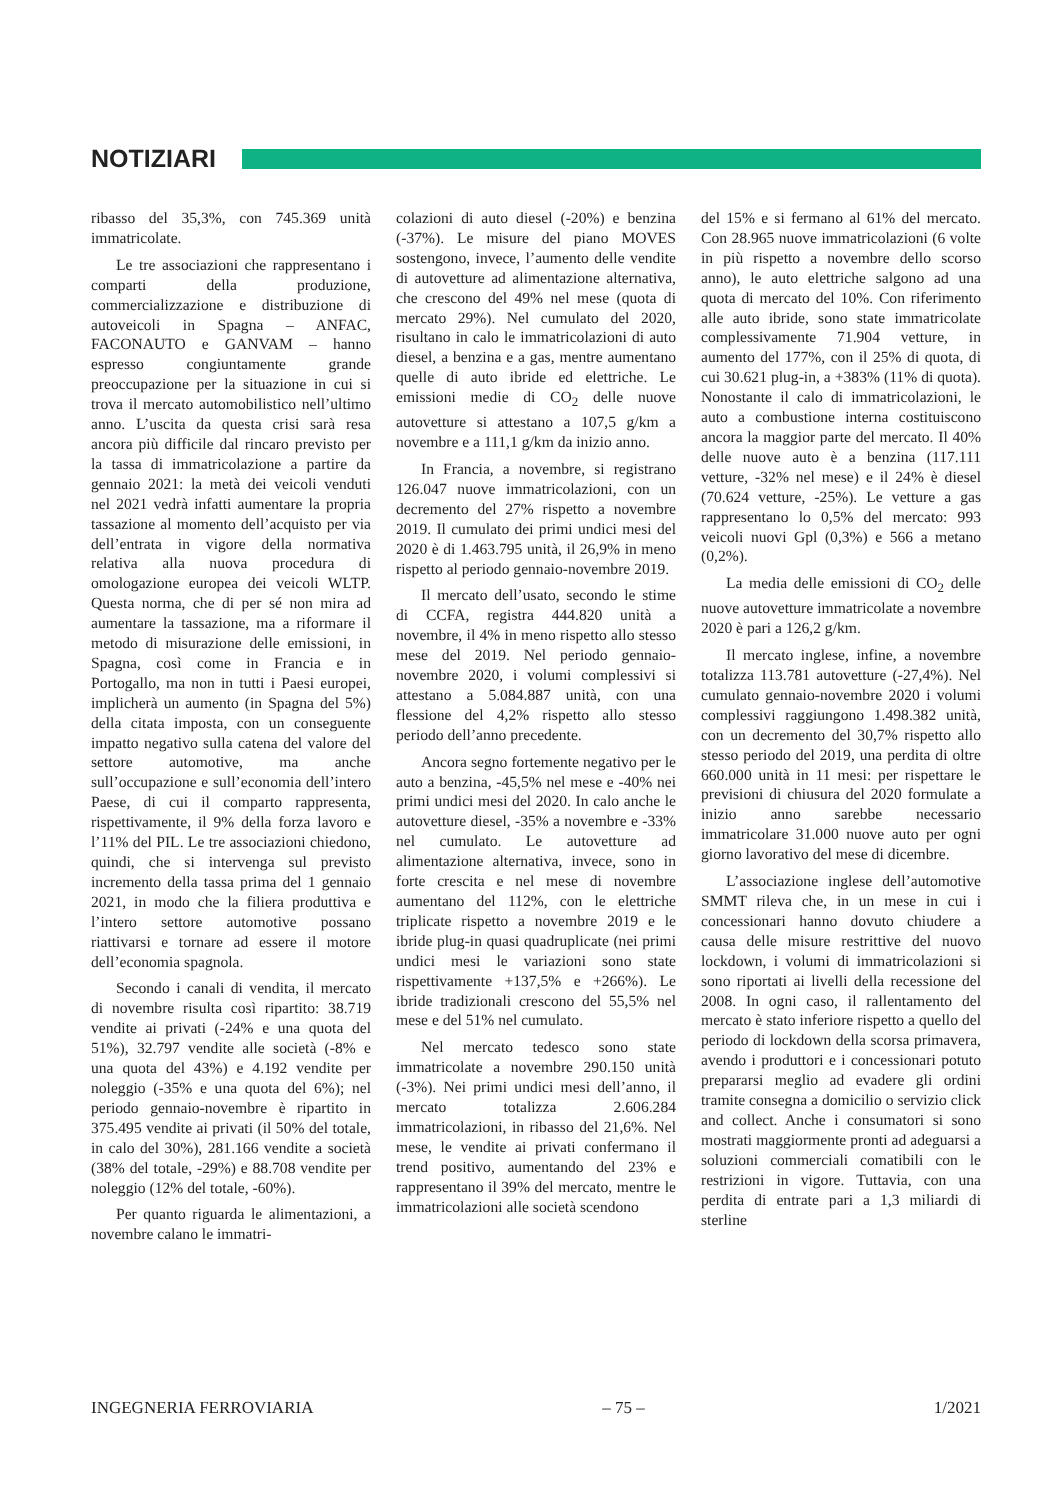NOTIZIARI
ribasso del 35,3%, con 745.369 unità immatricolate.
Le tre associazioni che rappresentano i comparti della produzione, commercializzazione e distribuzione di autoveicoli in Spagna – ANFAC, FACONAUTO e GANVAM – hanno espresso congiuntamente grande preoccupazione per la situazione in cui si trova il mercato automobilistico nell’ultimo anno. L’uscita da questa crisi sarà resa ancora più difficile dal rincaro previsto per la tassa di immatricolazione a partire da gennaio 2021: la metà dei veicoli venduti nel 2021 vedrà infatti aumentare la propria tassazione al momento dell’acquisto per via dell’entrata in vigore della normativa relativa alla nuova procedura di omologazione europea dei veicoli WLTP. Questa norma, che di per sé non mira ad aumentare la tassazione, ma a riformare il metodo di misurazione delle emissioni, in Spagna, così come in Francia e in Portogallo, ma non in tutti i Paesi europei, implicherà un aumento (in Spagna del 5%) della citata imposta, con un conseguente impatto negativo sulla catena del valore del settore automotive, ma anche sull’occupazione e sull’economia dell’intero Paese, di cui il comparto rappresenta, rispettivamente, il 9% della forza lavoro e l’11% del PIL. Le tre associazioni chiedono, quindi, che si intervenga sul previsto incremento della tassa prima del 1 gennaio 2021, in modo che la filiera produttiva e l’intero settore automotive possano riattivarsi e tornare ad essere il motore dell’economia spagnola.
Secondo i canali di vendita, il mercato di novembre risulta così ripartito: 38.719 vendite ai privati (-24% e una quota del 51%), 32.797 vendite alle società (-8% e una quota del 43%) e 4.192 vendite per noleggio (-35% e una quota del 6%); nel periodo gennaio-novembre è ripartito in 375.495 vendite ai privati (il 50% del totale, in calo del 30%), 281.166 vendite a società (38% del totale, -29%) e 88.708 vendite per noleggio (12% del totale, -60%).
Per quanto riguarda le alimentazioni, a novembre calano le immatri-
colazioni di auto diesel (-20%) e benzina (-37%). Le misure del piano MOVES sostengono, invece, l’aumento delle vendite di autovetture ad alimentazione alternativa, che crescono del 49% nel mese (quota di mercato 29%). Nel cumulato del 2020, risultano in calo le immatricolazioni di auto diesel, a benzina e a gas, mentre aumentano quelle di auto ibride ed elettriche. Le emissioni medie di CO<sub>2</sub> delle nuove autovetture si attestano a 107,5 g/km a novembre e a 111,1 g/km da inizio anno.
In Francia, a novembre, si registrano 126.047 nuove immatricolazioni, con un decremento del 27% rispetto a novembre 2019. Il cumulato dei primi undici mesi del 2020 è di 1.463.795 unità, il 26,9% in meno rispetto al periodo gennaio-novembre 2019.
Il mercato dell’usato, secondo le stime di CCFA, registra 444.820 unità a novembre, il 4% in meno rispetto allo stesso mese del 2019. Nel periodo gennaio-novembre 2020, i volumi complessivi si attestano a 5.084.887 unità, con una flessione del 4,2% rispetto allo stesso periodo dell’anno precedente.
Ancora segno fortemente negativo per le auto a benzina, -45,5% nel mese e -40% nei primi undici mesi del 2020. In calo anche le autovetture diesel, -35% a novembre e -33% nel cumulato. Le autovetture ad alimentazione alternativa, invece, sono in forte crescita e nel mese di novembre aumentano del 112%, con le elettriche triplicate rispetto a novembre 2019 e le ibride plug-in quasi quadruplicate (nei primi undici mesi le variazioni sono state rispettivamente +137,5% e +266%). Le ibride tradizionali crescono del 55,5% nel mese e del 51% nel cumulato.
Nel mercato tedesco sono state immatricolate a novembre 290.150 unità (-3%). Nei primi undici mesi dell’anno, il mercato totalizza 2.606.284 immatricolazioni, in ribasso del 21,6%. Nel mese, le vendite ai privati confermano il trend positivo, aumentando del 23% e rappresentano il 39% del mercato, mentre le immatricolazioni alle società scendono
del 15% e si fermano al 61% del mercato. Con 28.965 nuove immatricolazioni (6 volte in più rispetto a novembre dello scorso anno), le auto elettriche salgono ad una quota di mercato del 10%. Con riferimento alle auto ibride, sono state immatricolate complessivamente 71.904 vetture, in aumento del 177%, con il 25% di quota, di cui 30.621 plug-in, a +383% (11% di quota). Nonostante il calo di immatricolazioni, le auto a combustione interna costituiscono ancora la maggior parte del mercato. Il 40% delle nuove auto è a benzina (117.111 vetture, -32% nel mese) e il 24% è diesel (70.624 vetture, -25%). Le vetture a gas rappresentano lo 0,5% del mercato: 993 veicoli nuovi Gpl (0,3%) e 566 a metano (0,2%).
La media delle emissioni di CO<sub>2</sub> delle nuove autovetture immatricolate a novembre 2020 è pari a 126,2 g/km.
Il mercato inglese, infine, a novembre totalizza 113.781 autovetture (-27,4%). Nel cumulato gennaio-novembre 2020 i volumi complessivi raggiungono 1.498.382 unità, con un decremento del 30,7% rispetto allo stesso periodo del 2019, una perdita di oltre 660.000 unità in 11 mesi: per rispettare le previsioni di chiusura del 2020 formulate a inizio anno sarebbe necessario immatricolare 31.000 nuove auto per ogni giorno lavorativo del mese di dicembre.
L’associazione inglese dell’automotive SMMT rileva che, in un mese in cui i concessionari hanno dovuto chiudere a causa delle misure restrittive del nuovo lockdown, i volumi di immatricolazioni si sono riportati ai livelli della recessione del 2008. In ogni caso, il rallentamento del mercato è stato inferiore rispetto a quello del periodo di lockdown della scorsa primavera, avendo i produttori e i concessionari potuto prepararsi meglio ad evadere gli ordini tramite consegna a domicilio o servizio click and collect. Anche i consumatori si sono mostrati maggiormente pronti ad adeguarsi a soluzioni commerciali comatibili con le restrizioni in vigore. Tuttavia, con una perdita di entrate pari a 1,3 miliardi di sterline
INGEGNERIA FERROVIARIA – 75 – 1/2021